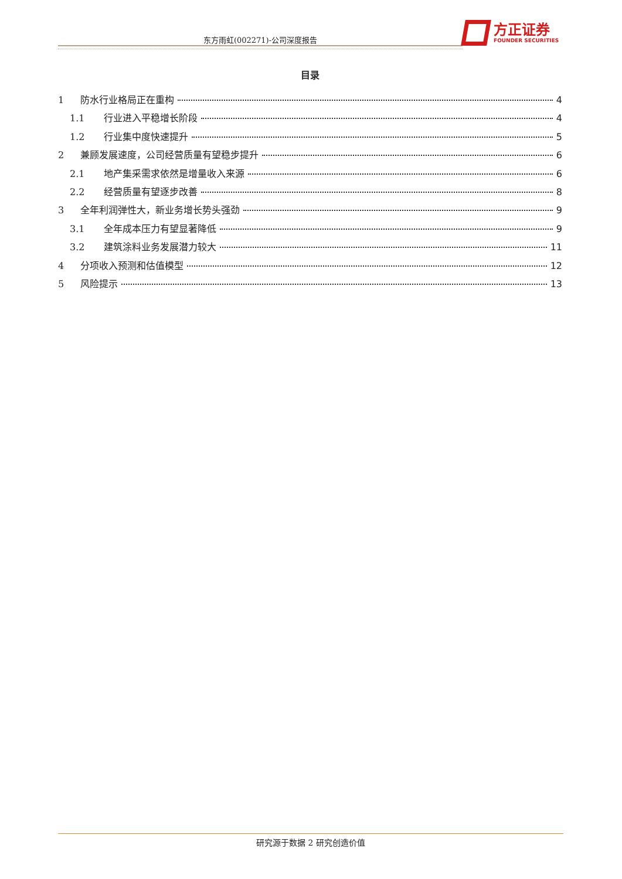东方雨虹(002271)-公司深度报告
方正证券
FOUNDER SECURITIES
目录
1 防水行业格局正在重构 4
1.1 行业进入平稳增长阶段 4
1.2 行业集中度快速提升 5
2 兼顾发展速度，公司经营质量有望稳步提升 6
2.1 地产集采需求依然是增量收入来源 6
2.2 经营质量有望逐步改善 8
3 全年利润弹性大，新业务增长势头强劲 9
3.1 全年成本压力有望显著降低 9
3.2 建筑涂料业务发展潜力较大 11
4 分项收入预测和估值模型 12
5 风险提示 13
研究源于数据 2 研究创造价值